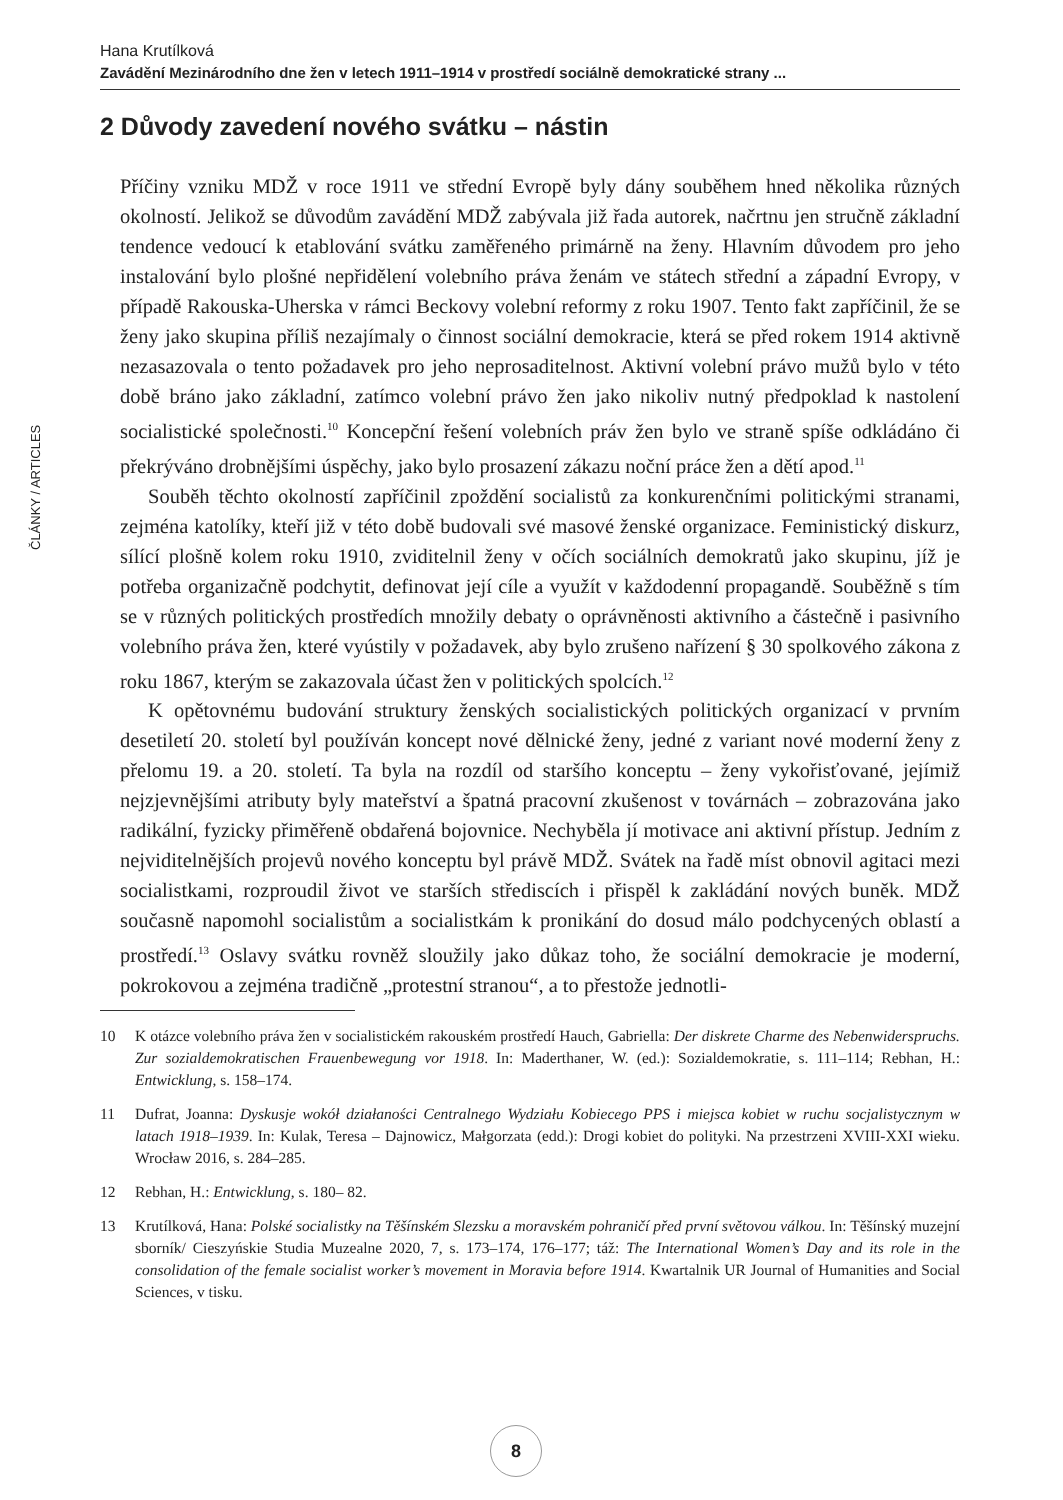Hana Krutílková
Zavádění Mezinárodního dne žen v letech 1911–1914 v prostředí sociálně demokratické strany ...
2 Důvody zavedení nového svátku – nástin
Příčiny vzniku MDŽ v roce 1911 ve střední Evropě byly dány souběhem hned několika různých okolností. Jelikož se důvodům zavádění MDŽ zabývala již řada autorek, načrtnu jen stručně základní tendence vedoucí k etablování svátku zaměřeného primárně na ženy. Hlavním důvodem pro jeho instalování bylo plošné nepřidělení volebního práva ženám ve státech střední a západní Evropy, v případě Rakouska-Uherska v rámci Beckovy volební reformy z roku 1907. Tento fakt zapříčinil, že se ženy jako skupina příliš nezajímaly o činnost sociální demokracie, která se před rokem 1914 aktivně nezasazovala o tento požadavek pro jeho neprosaditelnost. Aktivní volební právo mužů bylo v této době bráno jako základní, zatímco volební právo žen jako nikoliv nutný předpoklad k nastolení socialistické společnosti.<sup>10</sup> Koncepční řešení volebních práv žen bylo ve straně spíše odkládáno či překrýváno drobnějšími úspěchy, jako bylo prosazení zákazu noční práce žen a dětí apod.<sup>11</sup>
Souběh těchto okolností zapříčinil zpoždění socialistů za konkurenčními politickými stranami, zejména katolíky, kteří již v této době budovali své masové ženské organizace. Feministický diskurz, sílící plošně kolem roku 1910, zviditelnil ženy v očích sociálních demokratů jako skupinu, jíž je potřeba organizačně podchytit, definovat její cíle a využít v každodenní propagandě. Souběžně s tím se v různých politických prostředích množily debaty o oprávněnosti aktivního a částečně i pasivního volebního práva žen, které vyústily v požadavek, aby bylo zrušeno nařízení § 30 spolkového zákona z roku 1867, kterým se zakazovala účast žen v politických spolcích.<sup>12</sup>
K opětovnému budování struktury ženských socialistických politických organizací v prvním desetiletí 20. století byl používán koncept nové dělnické ženy, jedné z variant nové moderní ženy z přelomu 19. a 20. století. Ta byla na rozdíl od staršího konceptu – ženy vykořisťované, jejímiž nejzjevnějšími atributy byly mateřství a špatná pracovní zkušenost v továrnách – zobrazována jako radikální, fyzicky přiměřeně obdařená bojovnice. Nechyběla jí motivace ani aktivní přístup. Jedním z nejviditelnějších projevů nového konceptu byl právě MDŽ. Svátek na řadě míst obnovil agitaci mezi socialistkami, rozproudil život ve starších střediscích i přispěl k zakládání nových buněk. MDŽ současně napomohl socialistům a socialistkám k pronikání do dosud málo podchycených oblastí a prostředí.<sup>13</sup> Oslavy svátku rovněž sloužily jako důkaz toho, že sociální demokracie je moderní, pokrokovou a zejména tradičně „protestní stranou“, a to přestože jednotli-
10 K otázce volebního práva žen v socialistickém rakouském prostředí Hauch, Gabriella: Der diskrete Charme des Nebenwiderspruchs. Zur sozialdemokratischen Frauenbewegung vor 1918. In: Maderthaner, W. (ed.): Sozialdemokratie, s. 111–114; Rebhan, H.: Entwicklung, s. 158–174.
11 Dufrat, Joanna: Dyskusje wokół działaności Centralnego Wydziału Kobiecego PPS i miejsca kobiet w ruchu socjalistycznym w latach 1918–1939. In: Kulak, Teresa – Dajnowicz, Małgorzata (edd.): Drogi kobiet do polityki. Na przestrzeni XVIII-XXI wieku. Wrocław 2016, s. 284–285.
12 Rebhan, H.: Entwicklung, s. 180– 82.
13 Krutílková, Hana: Polské socialistky na Těšínském Slezsku a moravském pohraničí před první světovou válkou. In: Těšínský muzejní sborník/ Cieszyńskie Studia Muzealne 2020, 7, s. 173–174, 176–177; táž: The International Women’s Day and its role in the consolidation of the female socialist worker’s movement in Moravia before 1914. Kwartalnik UR Journal of Humanities and Social Sciences, v tisku.
ČLÁNKY / ARTICLES
8